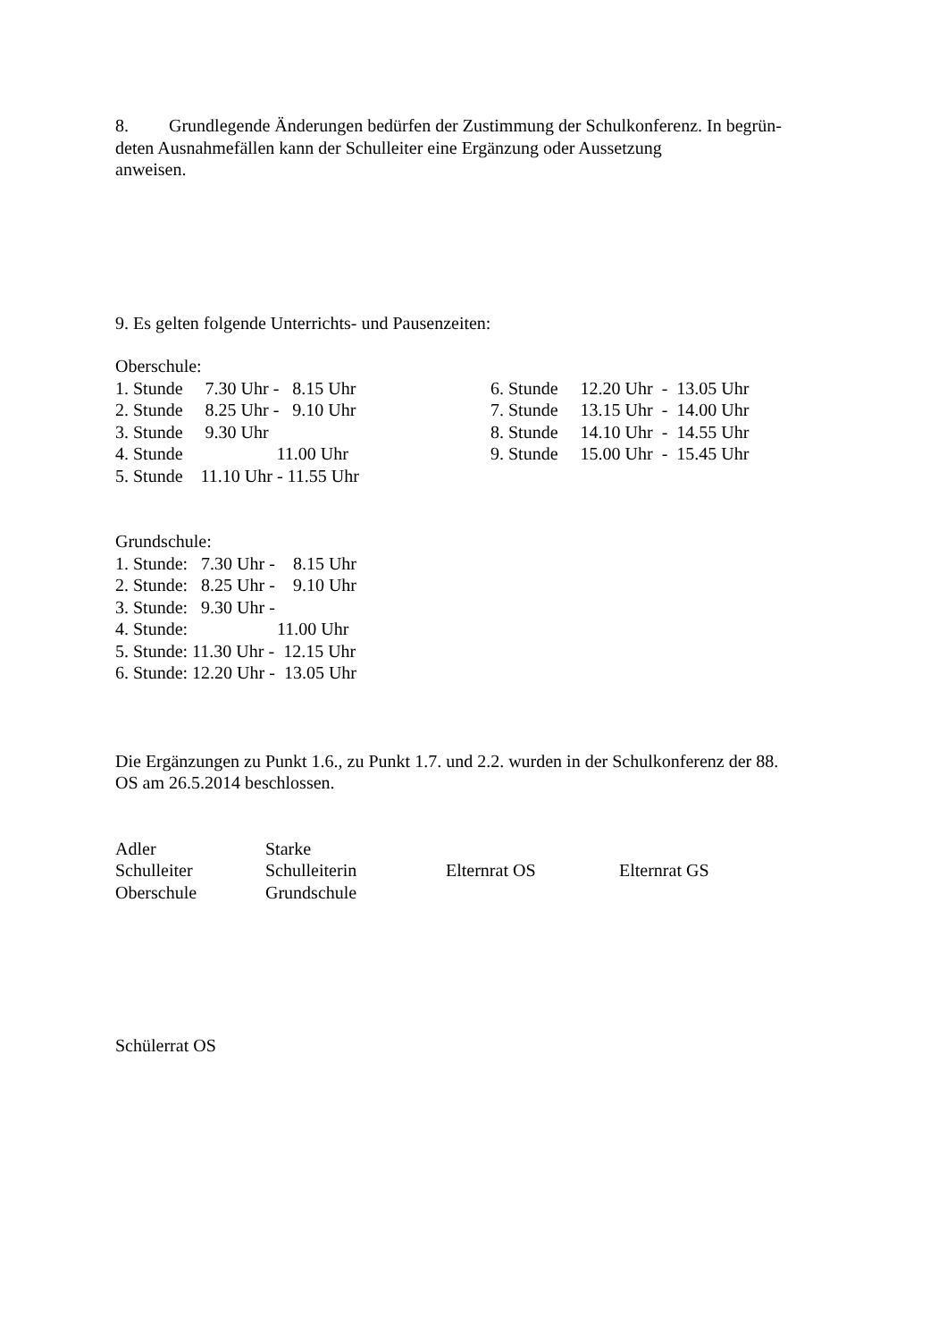8. Grundlegende Änderungen bedürfen der Zustimmung der Schulkonferenz. In begrün-
deten Ausnahmefällen kann der Schulleiter eine Ergänzung oder Aussetzung
anweisen.
9. Es gelten folgende Unterrichts- und Pausenzeiten:
Oberschule:
| 1. Stunde 7.30 Uhr - 8.15 Uhr | 6. Stunde 12.20 Uhr - 13.05 Uhr |
| 2. Stunde 8.25 Uhr - 9.10 Uhr | 7. Stunde 13.15 Uhr - 14.00 Uhr |
| 3. Stunde 9.30 Uhr | 8. Stunde 14.10 Uhr - 14.55 Uhr |
| 4. Stunde 11.00 Uhr | 9. Stunde 15.00 Uhr - 15.45 Uhr |
| 5. Stunde 11.10 Uhr - 11.55 Uhr | |
Grundschule:
| 1. Stunde: 7.30 Uhr - 8.15 Uhr |
| 2. Stunde: 8.25 Uhr - 9.10 Uhr |
| 3. Stunde: 9.30 Uhr - |
| 4. Stunde: 11.00 Uhr |
| 5. Stunde: 11.30 Uhr - 12.15 Uhr |
| 6. Stunde: 12.20 Uhr - 13.05 Uhr |
Die Ergänzungen zu Punkt 1.6., zu Punkt 1.7. und 2.2. wurden in der Schulkonferenz der 88.
OS am 26.5.2014 beschlossen.
| Adler | Starke | | |
| Schulleiter | Schulleiterin | Elternrat OS | Elternrat GS |
| Oberschule | Grundschule | | |
Schülerrat OS